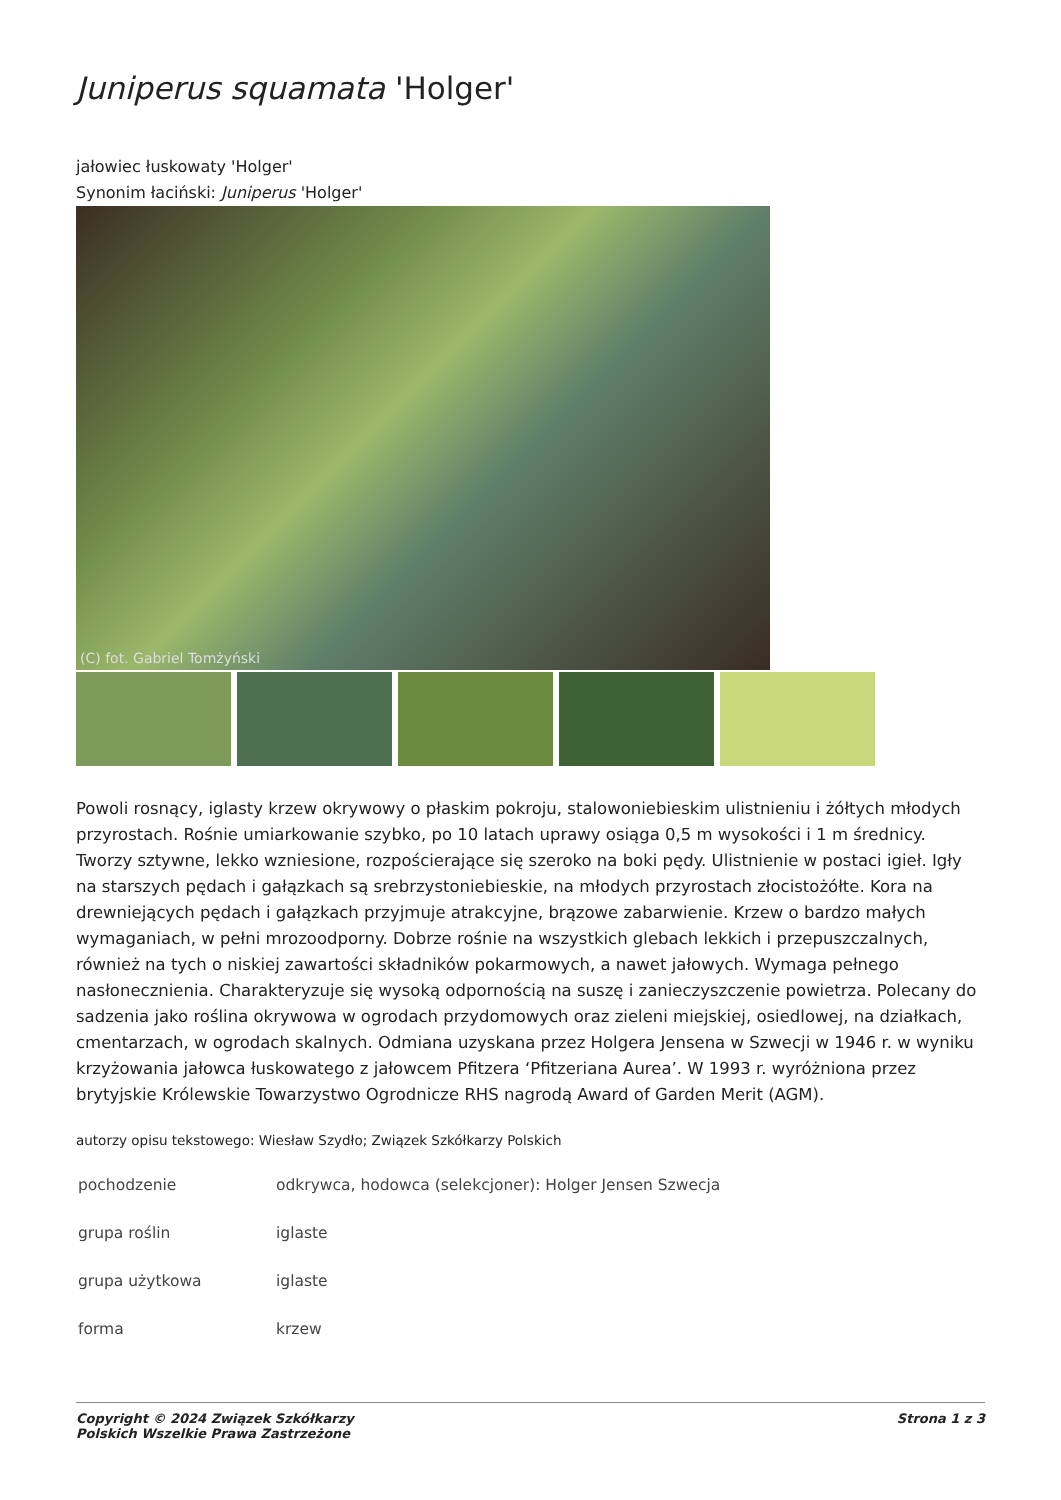Juniperus squamata 'Holger'
jałowiec łuskowaty 'Holger'
Synonim łaciński: Juniperus 'Holger'
(C) fot. Gabriel Tomżyński
Powoli rosnący, iglasty krzew okrywowy o płaskim pokroju, stalowoniebieskim ulistnieniu i żółtych młodych przyrostach. Rośnie umiarkowanie szybko, po 10 latach uprawy osiąga 0,5 m wysokości i 1 m średnicy. Tworzy sztywne, lekko wzniesione, rozpościerające się szeroko na boki pędy. Ulistnienie w postaci igieł. Igły na starszych pędach i gałązkach są srebrzystoniebieskie, na młodych przyrostach złocistożółte. Kora na drewniejących pędach i gałązkach przyjmuje atrakcyjne, brązowe zabarwienie. Krzew o bardzo małych wymaganiach, w pełni mrozoodporny. Dobrze rośnie na wszystkich glebach lekkich i przepuszczalnych, również na tych o niskiej zawartości składników pokarmowych, a nawet jałowych. Wymaga pełnego nasłonecznienia. Charakteryzuje się wysoką odpornością na suszę i zanieczyszczenie powietrza. Polecany do sadzenia jako roślina okrywowa w ogrodach przydomowych oraz zieleni miejskiej, osiedlowej, na działkach, cmentarzach, w ogrodach skalnych. Odmiana uzyskana przez Holgera Jensena w Szwecji w 1946 r. w wyniku krzyżowania jałowca łuskowatego z jałowcem Pfitzera ‘Pfitzeriana Aurea’. W 1993 r. wyróżniona przez brytyjskie Królewskie Towarzystwo Ogrodnicze RHS nagrodą Award of Garden Merit (AGM).
autorzy opisu tekstowego: Wiesław Szydło; Związek Szkółkarzy Polskich
| pochodzenie | odkrywca, hodowca (selekcjoner): Holger Jensen Szwecja |
| grupa roślin | iglaste |
| grupa użytkowa | iglaste |
| forma | krzew |
Copyright © 2024 Związek Szkółkarzy
Polskich Wszelkie Prawa Zastrzeżone Strona 1 z 3